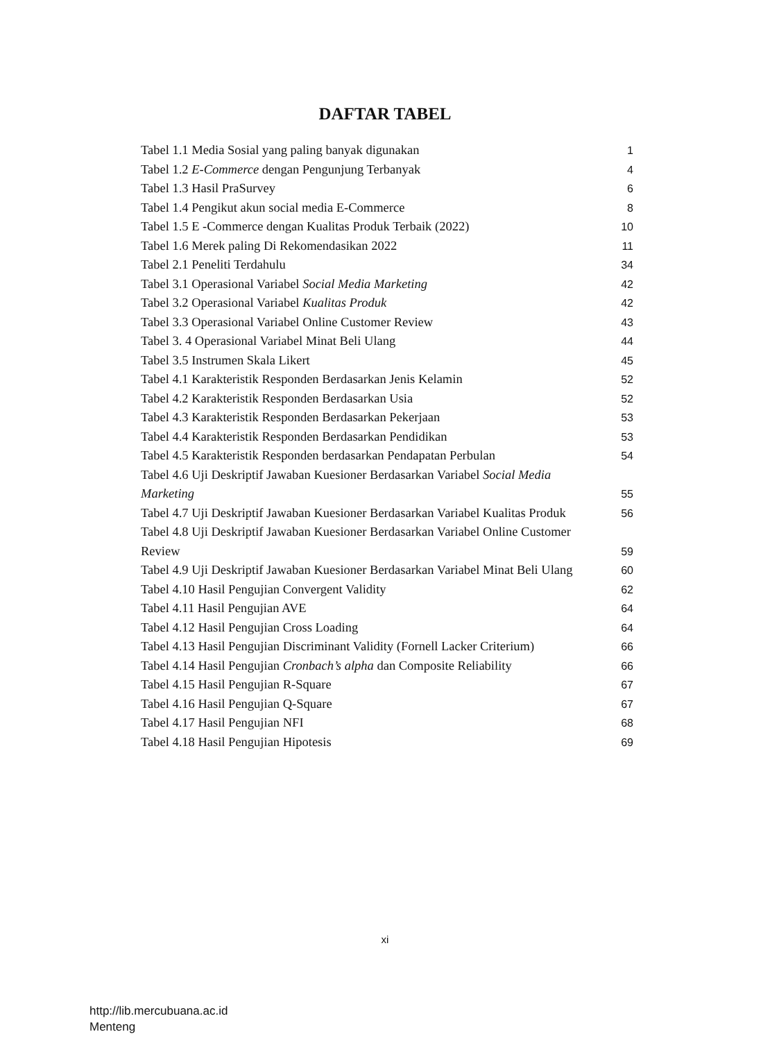DAFTAR TABEL
Tabel 1.1 Media Sosial yang paling banyak digunakan 1
Tabel 1.2 E-Commerce dengan Pengunjung Terbanyak 4
Tabel 1.3 Hasil PraSurvey 6
Tabel 1.4 Pengikut akun social media E-Commerce 8
Tabel 1.5 E -Commerce dengan Kualitas Produk Terbaik (2022) 10
Tabel 1.6 Merek paling Di Rekomendasikan 2022 11
Tabel 2.1 Peneliti Terdahulu 34
Tabel 3.1 Operasional Variabel Social Media Marketing 42
Tabel 3.2 Operasional Variabel Kualitas Produk 42
Tabel 3.3 Operasional Variabel Online Customer Review 43
Tabel 3. 4 Operasional Variabel Minat Beli Ulang 44
Tabel 3.5 Instrumen Skala Likert 45
Tabel 4.1 Karakteristik Responden Berdasarkan Jenis Kelamin 52
Tabel 4.2 Karakteristik Responden Berdasarkan Usia 52
Tabel 4.3 Karakteristik Responden Berdasarkan Pekerjaan 53
Tabel 4.4 Karakteristik Responden Berdasarkan Pendidikan 53
Tabel 4.5 Karakteristik Responden berdasarkan Pendapatan Perbulan 54
Tabel 4.6 Uji Deskriptif Jawaban Kuesioner Berdasarkan Variabel Social Media
Marketing 55
Tabel 4.7 Uji Deskriptif Jawaban Kuesioner Berdasarkan Variabel Kualitas Produk 56
Tabel 4.8 Uji Deskriptif Jawaban Kuesioner Berdasarkan Variabel Online Customer
Review 59
Tabel 4.9 Uji Deskriptif Jawaban Kuesioner Berdasarkan Variabel Minat Beli Ulang 60
Tabel 4.10 Hasil Pengujian Convergent Validity 62
Tabel 4.11 Hasil Pengujian AVE 64
Tabel 4.12 Hasil Pengujian Cross Loading 64
Tabel 4.13 Hasil Pengujian Discriminant Validity (Fornell Lacker Criterium) 66
Tabel 4.14 Hasil Pengujian Cronbach’s alpha dan Composite Reliability 66
Tabel 4.15 Hasil Pengujian R-Square 67
Tabel 4.16 Hasil Pengujian Q-Square 67
Tabel 4.17 Hasil Pengujian NFI 68
Tabel 4.18 Hasil Pengujian Hipotesis 69
xi
http://lib.mercubuana.ac.id
Menteng